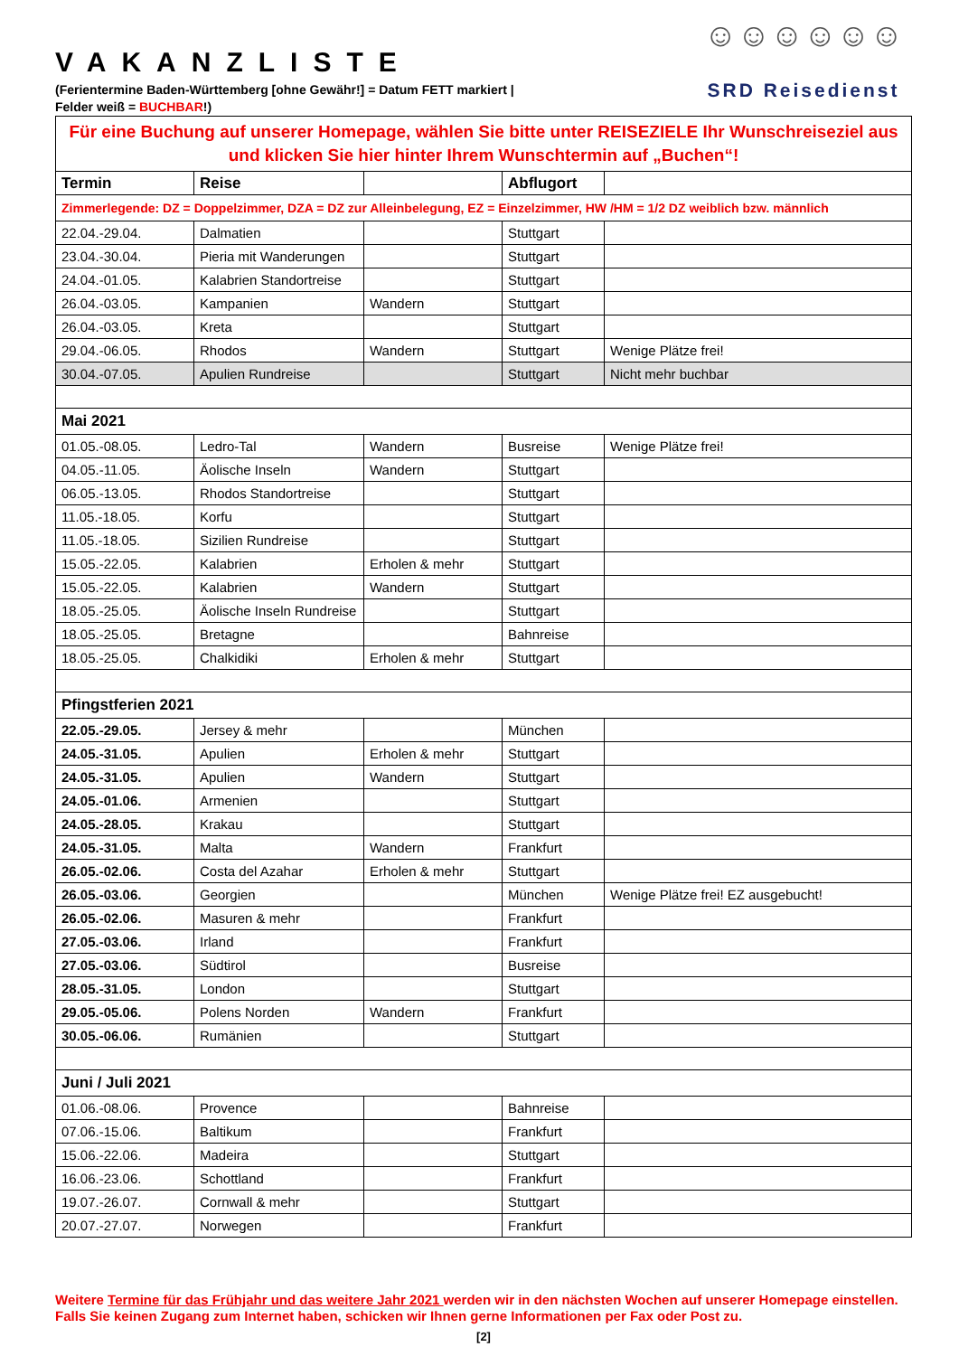VAKANZLISTE
(Ferientermine Baden-Württemberg [ohne Gewähr!] = Datum FETT markiert |
Felder weiß = BUCHBAR!)
☺☺☺☺☺☺
SRD Reisedienst
| Für eine Buchung auf unserer Homepage, wählen Sie bitte unter REISEZIELE Ihr Wunschreiseziel aus und klicken Sie hier hinter Ihrem Wunschtermin auf „Buchen“! | | | | |
| Termin | Reise | | Abflugort | |
| Zimmerlegende: DZ = Doppelzimmer, DZA = DZ zur Alleinbelegung, EZ = Einzelzimmer, HW /HM = 1/2 DZ weiblich bzw. männlich | | | | |
| 22.04.-29.04. | Dalmatien | | Stuttgart | |
| 23.04.-30.04. | Pieria mit Wanderungen | | Stuttgart | |
| 24.04.-01.05. | Kalabrien Standortreise | | Stuttgart | |
| 26.04.-03.05. | Kampanien | Wandern | Stuttgart | |
| 26.04.-03.05. | Kreta | | Stuttgart | |
| 29.04.-06.05. | Rhodos | Wandern | Stuttgart | Wenige Plätze frei! |
| 30.04.-07.05. | Apulien Rundreise | | Stuttgart | Nicht mehr buchbar |
| Mai 2021 | | | | |
| 01.05.-08.05. | Ledro-Tal | Wandern | Busreise | Wenige Plätze frei! |
| 04.05.-11.05. | Äolische Inseln | Wandern | Stuttgart | |
| 06.05.-13.05. | Rhodos Standortreise | | Stuttgart | |
| 11.05.-18.05. | Korfu | | Stuttgart | |
| 11.05.-18.05. | Sizilien Rundreise | | Stuttgart | |
| 15.05.-22.05. | Kalabrien | Erholen & mehr | Stuttgart | |
| 15.05.-22.05. | Kalabrien | Wandern | Stuttgart | |
| 18.05.-25.05. | Äolische Inseln Rundreise | | Stuttgart | |
| 18.05.-25.05. | Bretagne | | Bahnreise | |
| 18.05.-25.05. | Chalkidiki | Erholen & mehr | Stuttgart | |
| Pfingstferien 2021 | | | | |
| 22.05.-29.05. | Jersey & mehr | | München | |
| 24.05.-31.05. | Apulien | Erholen & mehr | Stuttgart | |
| 24.05.-31.05. | Apulien | Wandern | Stuttgart | |
| 24.05.-01.06. | Armenien | | Stuttgart | |
| 24.05.-28.05. | Krakau | | Stuttgart | |
| 24.05.-31.05. | Malta | Wandern | Frankfurt | |
| 26.05.-02.06. | Costa del Azahar | Erholen & mehr | Stuttgart | |
| 26.05.-03.06. | Georgien | | München | Wenige Plätze frei! EZ ausgebucht! |
| 26.05.-02.06. | Masuren & mehr | | Frankfurt | |
| 27.05.-03.06. | Irland | | Frankfurt | |
| 27.05.-03.06. | Südtirol | | Busreise | |
| 28.05.-31.05. | London | | Stuttgart | |
| 29.05.-05.06. | Polens Norden | Wandern | Frankfurt | |
| 30.05.-06.06. | Rumänien | | Stuttgart | |
| Juni / Juli 2021 | | | | |
| 01.06.-08.06. | Provence | | Bahnreise | |
| 07.06.-15.06. | Baltikum | | Frankfurt | |
| 15.06.-22.06. | Madeira | | Stuttgart | |
| 16.06.-23.06. | Schottland | | Frankfurt | |
| 19.07.-26.07. | Cornwall & mehr | | Stuttgart | |
| 20.07.-27.07. | Norwegen | | Frankfurt | |
Weitere Termine für das Frühjahr und das weitere Jahr 2021 werden wir in den nächsten Wochen auf unserer Homepage einstellen. Falls Sie keinen Zugang zum Internet haben, schicken wir Ihnen gerne Informationen per Fax oder Post zu.
[2]